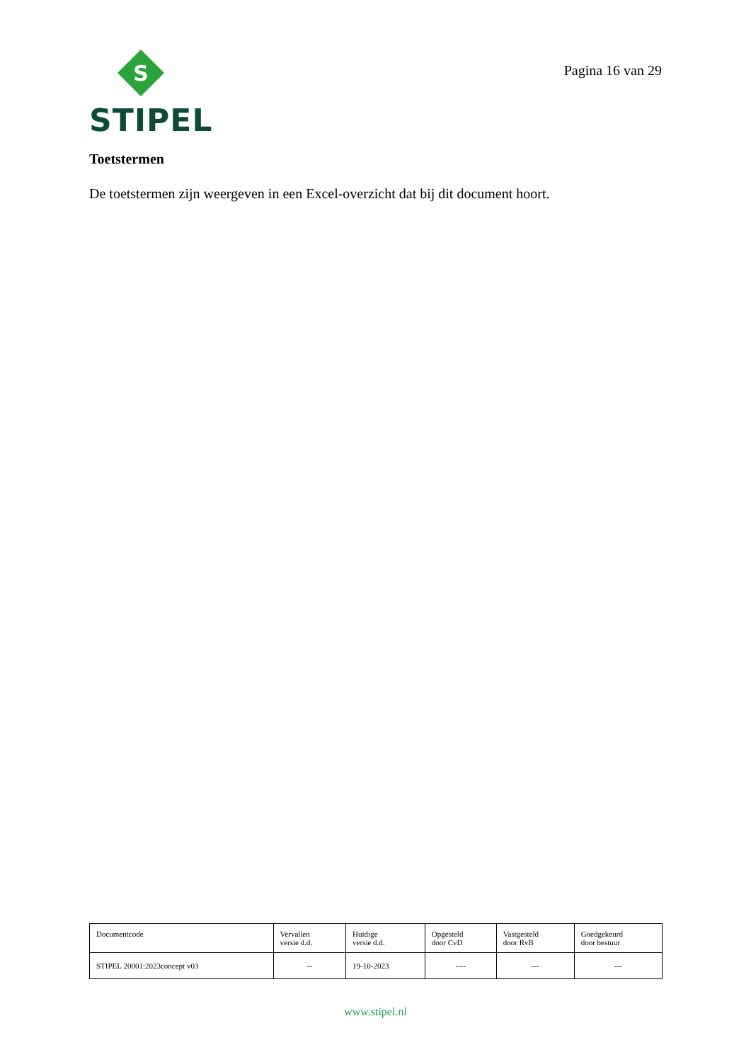S
STIPEL
Pagina 16 van 29
Toetstermen
De toetstermen zijn weergeven in een Excel-overzicht dat bij dit document hoort.
| Documentcode | Vervallen versie d.d. | Huidige versie d.d. | Opgesteld door CvD | Vastgesteld door RvB | Goedgekeurd door bestuur |
| STIPEL 20001:2023concept v03 | -- | 19-10-2023 | ---- | --- | --- |
www.stipel.nl